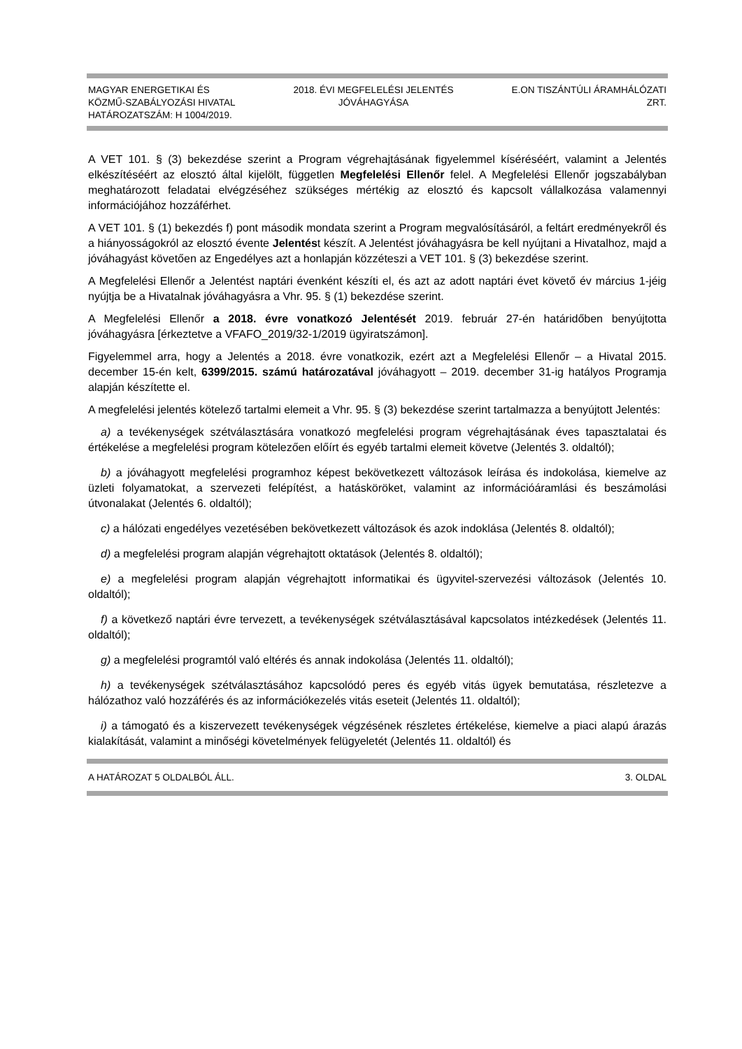MAGYAR ENERGETIKAI ÉS
KÖZMŰ-SZABÁLYOZÁSI HIVATAL
HATÁROZATSZÁM: H 1004/2019.
2018. ÉVI MEGFELELÉSI JELENTÉS
JÓVÁHAGYÁSA
E.ON TISZÁNTÚLI ÁRAMHÁLÓZATI
ZRT.
A VET 101. § (3) bekezdése szerint a Program végrehajtásának figyelemmel kíséréséért, valamint a Jelentés elkészítéséért az elosztó által kijelölt, független Megfelelési Ellenőr felel. A Megfelelési Ellenőr jogszabályban meghatározott feladatai elvégzéséhez szükséges mértékig az elosztó és kapcsolt vállalkozása valamennyi információjához hozzáférhet.
A VET 101. § (1) bekezdés f) pont második mondata szerint a Program megvalósításáról, a feltárt eredményekről és a hiányosságokról az elosztó évente Jelentést készít. A Jelentést jóváhagyásra be kell nyújtani a Hivatalhoz, majd a jóváhagyást követően az Engedélyes azt a honlapján közzéteszi a VET 101. § (3) bekezdése szerint.
A Megfelelési Ellenőr a Jelentést naptári évenként készíti el, és azt az adott naptári évet követő év március 1-jéig nyújtja be a Hivatalnak jóváhagyásra a Vhr. 95. § (1) bekezdése szerint.
A Megfelelési Ellenőr a 2018. évre vonatkozó Jelentését 2019. február 27-én határidőben benyújtotta jóváhagyásra [érkeztetve a VFAFO_2019/32-1/2019 ügyiratszámon].
Figyelemmel arra, hogy a Jelentés a 2018. évre vonatkozik, ezért azt a Megfelelési Ellenőr – a Hivatal 2015. december 15-én kelt, 6399/2015. számú határozatával jóváhagyott – 2019. december 31-ig hatályos Programja alapján készítette el.
A megfelelési jelentés kötelező tartalmi elemeit a Vhr. 95. § (3) bekezdése szerint tartalmazza a benyújtott Jelentés:
a) a tevékenységek szétválasztására vonatkozó megfelelési program végrehajtásának éves tapasztalatai és értékelése a megfelelési program kötelezően előírt és egyéb tartalmi elemeit követve (Jelentés 3. oldaltól);
b) a jóváhagyott megfelelési programhoz képest bekövetkezett változások leírása és indokolása, kiemelve az üzleti folyamatokat, a szervezeti felépítést, a hatásköröket, valamint az információáramlási és beszámolási útvonalakat (Jelentés 6. oldaltól);
c) a hálózati engedélyes vezetésében bekövetkezett változások és azok indoklása (Jelentés 8. oldaltól);
d) a megfelelési program alapján végrehajtott oktatások (Jelentés 8. oldaltól);
e) a megfelelési program alapján végrehajtott informatikai és ügyvitel-szervezési változások (Jelentés 10. oldaltól);
f) a következő naptári évre tervezett, a tevékenységek szétválasztásával kapcsolatos intézkedések (Jelentés 11. oldaltól);
g) a megfelelési programtól való eltérés és annak indokolása (Jelentés 11. oldaltól);
h) a tevékenységek szétválasztásához kapcsolódó peres és egyéb vitás ügyek bemutatása, részletezve a hálózathoz való hozzáférés és az információkezelés vitás eseteit (Jelentés 11. oldaltól);
i) a támogató és a kiszervezett tevékenységek végzésének részletes értékelése, kiemelve a piaci alapú árazás kialakítását, valamint a minőségi követelmények felügyeletét (Jelentés 11. oldaltól) és
A HATÁROZAT 5 OLDALBÓL ÁLL. 3. OLDAL